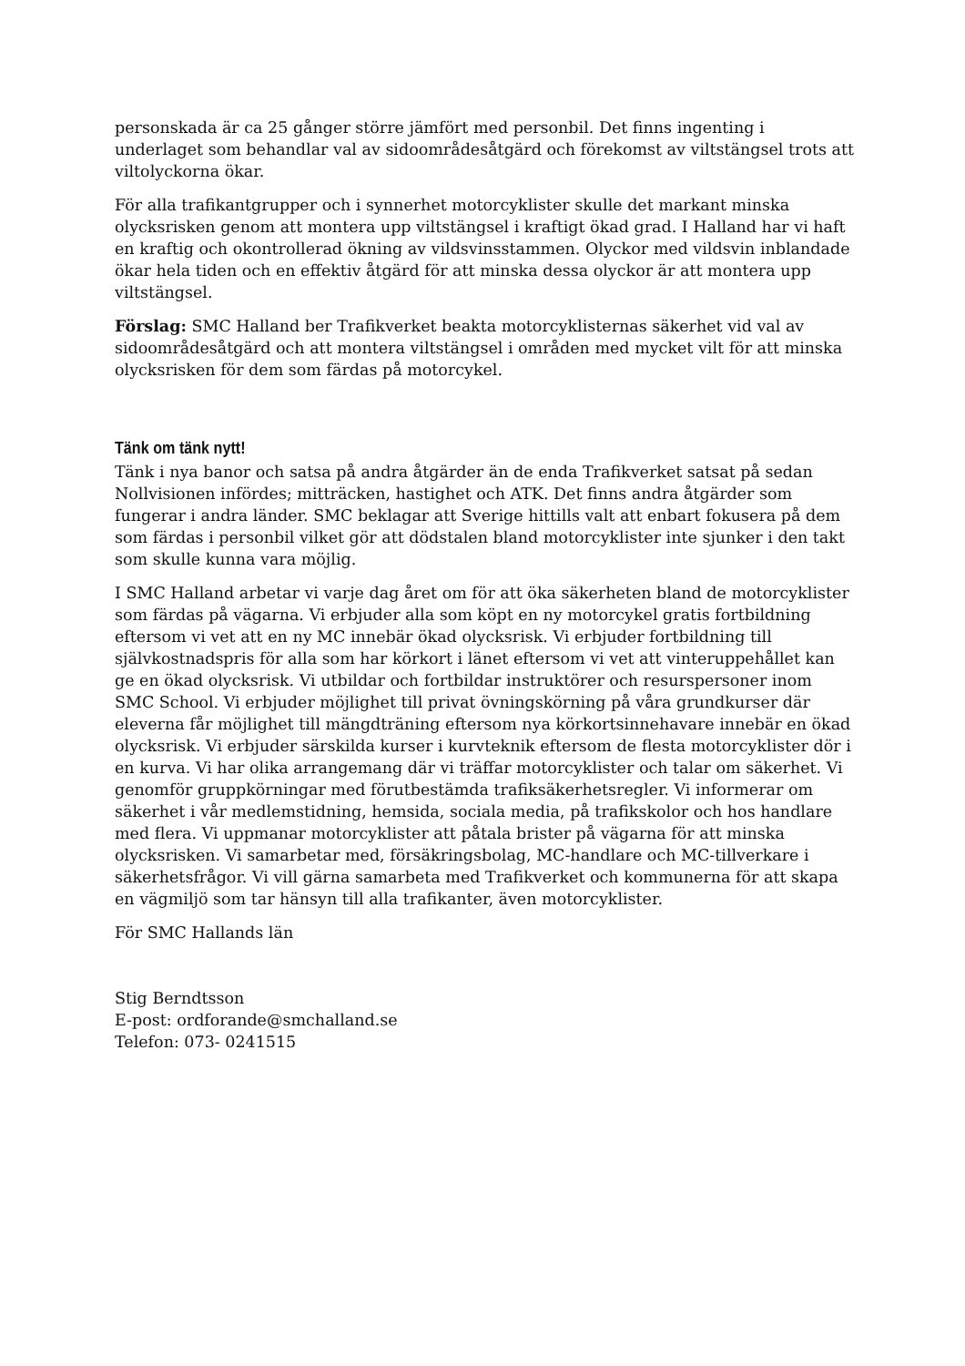personskada är ca 25 gånger större jämfört med personbil. Det finns ingenting i underlaget som behandlar val av sidoområdesåtgärd och förekomst av viltstängsel trots att viltolyckorna ökar.
För alla trafikantgrupper och i synnerhet motorcyklister skulle det markant minska olycksrisken genom att montera upp viltstängsel i kraftigt ökad grad. I Halland har vi haft en kraftig och okontrollerad ökning av vildsvinsstammen. Olyckor med vildsvin inblandade ökar hela tiden och en effektiv åtgärd för att minska dessa olyckor är att montera upp viltstängsel.
Förslag: SMC Halland ber Trafikverket beakta motorcyklisternas säkerhet vid val av sidoområdesåtgärd och att montera viltstängsel i områden med mycket vilt för att minska olycksrisken för dem som färdas på motorcykel.
Tänk om tänk nytt!
Tänk i nya banor och satsa på andra åtgärder än de enda Trafikverket satsat på sedan Nollvisionen infördes; mitträcken, hastighet och ATK. Det finns andra åtgärder som fungerar i andra länder. SMC beklagar att Sverige hittills valt att enbart fokusera på dem som färdas i personbil vilket gör att dödstalen bland motorcyklister inte sjunker i den takt som skulle kunna vara möjlig.
I SMC Halland arbetar vi varje dag året om för att öka säkerheten bland de motorcyklister som färdas på vägarna. Vi erbjuder alla som köpt en ny motorcykel gratis fortbildning eftersom vi vet att en ny MC innebär ökad olycksrisk. Vi erbjuder fortbildning till självkostnadspris för alla som har körkort i länet eftersom vi vet att vinteruppehållet kan ge en ökad olycksrisk. Vi utbildar och fortbildar instruktörer och resurspersoner inom SMC School. Vi erbjuder möjlighet till privat övningskörning på våra grundkurser där eleverna får möjlighet till mängdträning eftersom nya körkortsinnehavare innebär en ökad olycksrisk. Vi erbjuder särskilda kurser i kurvteknik eftersom de flesta motorcyklister dör i en kurva. Vi har olika arrangemang där vi träffar motorcyklister och talar om säkerhet. Vi genomför gruppkörningar med förutbestämda trafiksäkerhetsregler. Vi informerar om säkerhet i vår medlemstidning, hemsida, sociala media, på trafikskolor och hos handlare med flera. Vi uppmanar motorcyklister att påtala brister på vägarna för att minska olycksrisken. Vi samarbetar med, försäkringsbolag, MC-handlare och MC-tillverkare i säkerhetsfrågor. Vi vill gärna samarbeta med Trafikverket och kommunerna för att skapa en vägmiljö som tar hänsyn till alla trafikanter, även motorcyklister.
För SMC Hallands län
Stig Berndtsson
E-post: ordforande@smchalland.se
Telefon: 073- 0241515